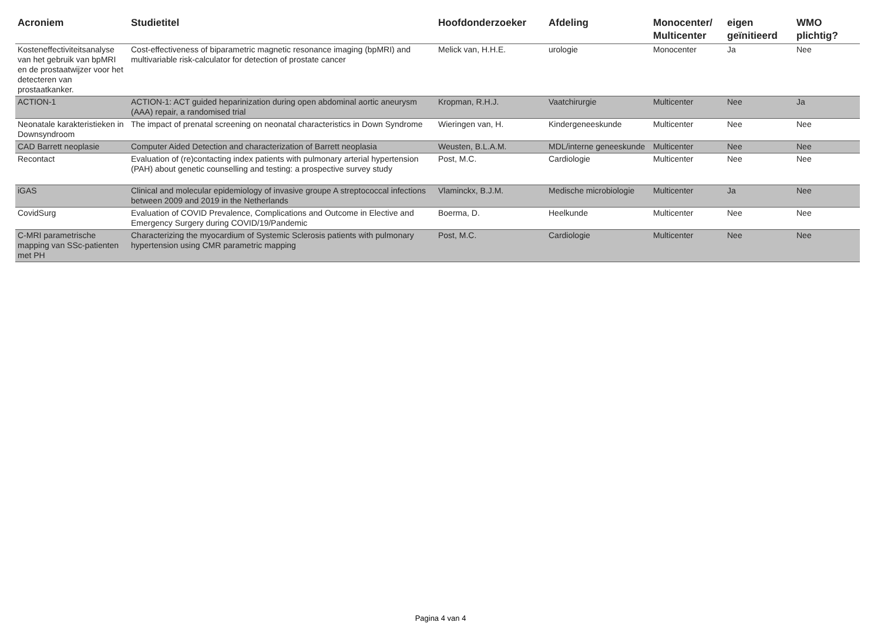| Acroniem | Studietitel | Hoofdonderzoeker | Afdeling | Monocenter/ Multicenter | eigen geïnitieerd | WMO plichtig? |
| --- | --- | --- | --- | --- | --- | --- |
| Kosteneffectiviteitsanalyse van het gebruik van bpMRI en de prostaatwijzer voor het detecteren van prostaatkanker. | Cost-effectiveness of biparametric magnetic resonance imaging (bpMRI) and multivariable risk-calculator for detection of prostate cancer | Melick van, H.H.E. | urologie | Monocenter | Ja | Nee |
| ACTION-1 | ACTION-1: ACT guided heparinization during open abdominal aortic aneurysm (AAA) repair, a randomised trial | Kropman, R.H.J. | Vaatchirurgie | Multicenter | Nee | Ja |
| Neonatale karakteristieken in Downsyndroom | The impact of prenatal screening on neonatal characteristics in Down Syndrome | Wieringen van, H. | Kindergeneeskunde | Multicenter | Nee | Nee |
| CAD Barrett neoplasie | Computer Aided Detection and characterization of Barrett neoplasia | Weusten, B.L.A.M. | MDL/interne geneeskunde | Multicenter | Nee | Nee |
| Recontact | Evaluation of (re)contacting index patients with pulmonary arterial hypertension (PAH) about genetic counselling and testing: a prospective survey study | Post, M.C. | Cardiologie | Multicenter | Nee | Nee |
| iGAS | Clinical and molecular epidemiology of invasive groupe A streptococcal infections between 2009 and 2019 in the Netherlands | Vlaminckx, B.J.M. | Medische microbiologie | Multicenter | Ja | Nee |
| CovidSurg | Evaluation of COVID Prevalence, Complications and Outcome in Elective and Emergency Surgery during COVID/19/Pandemic | Boerma, D. | Heelkunde | Multicenter | Nee | Nee |
| C-MRI parametrische mapping van SSc-patienten met PH | Characterizing the myocardium of Systemic Sclerosis patients with pulmonary hypertension using CMR parametric mapping | Post, M.C. | Cardiologie | Multicenter | Nee | Nee |
Pagina 4 van 4